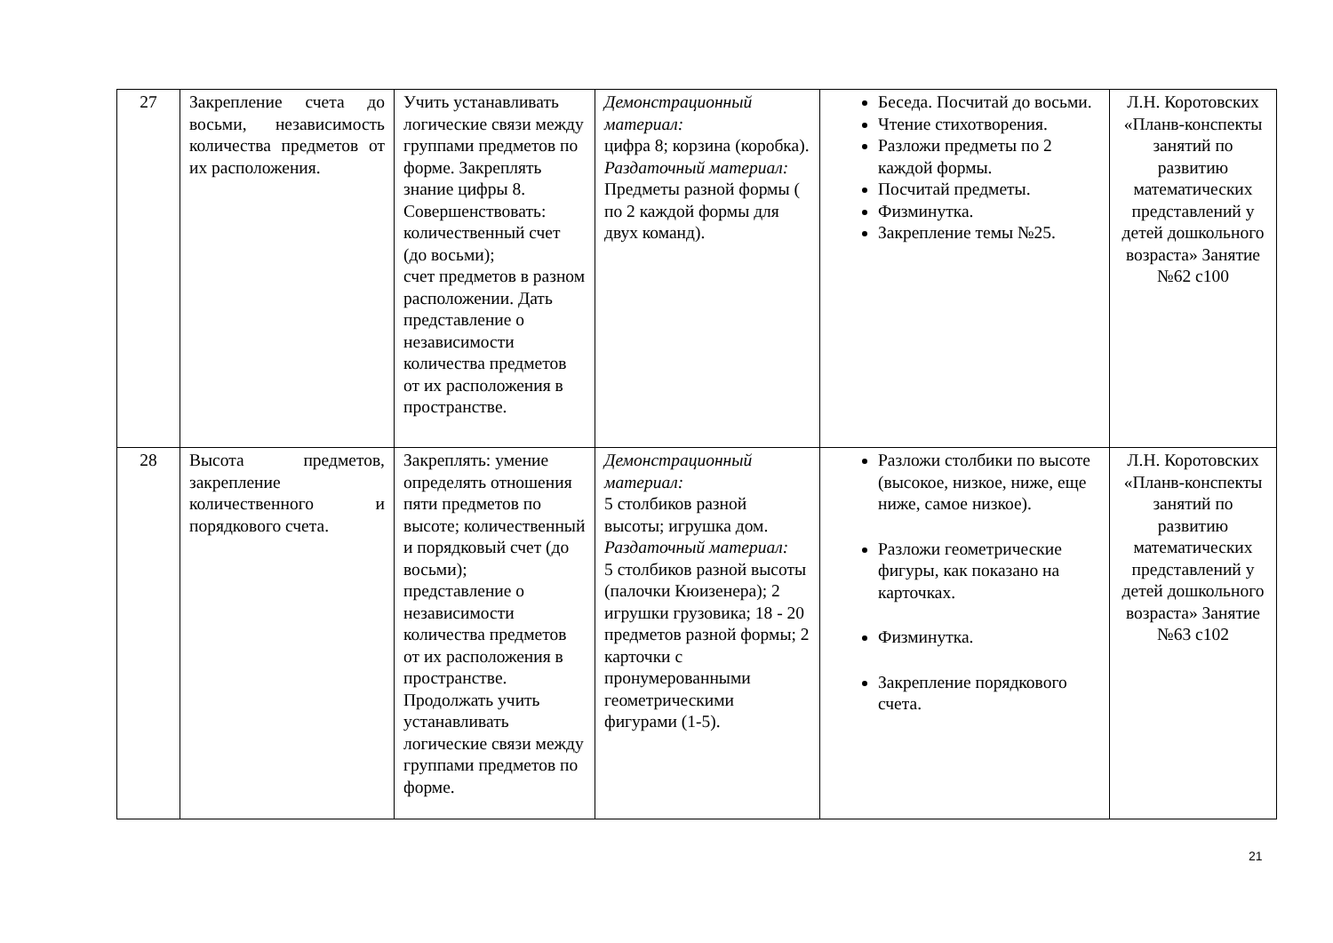| 27 | Закрепление счета до восьми, независимость количества предметов от их расположения. | Учить устанавливать логические связи между группами предметов по форме. Закреплять знание цифры 8. Совершенствовать: количественный счет (до восьми); счет предметов в разном расположении. Дать представление о независимости количества предметов от их расположения в пространстве. | Демонстрационный материал: цифра 8; корзина (коробка). Раздаточный материал: Предметы разной формы ( по 2 каждой формы для двух команд). | Беседа. Посчитай до восьми. Чтение стихотворения. Разложи предметы по 2 каждой формы. Посчитай предметы. Физминутка. Закрепление темы №25. | Л.Н. Коротовских «Планв-конспекты занятий по развитию математических представлений у детей дошкольного возраста» Занятие №62 с100 |
| 28 | Высота предметов, закрепление количественного и порядкового счета. | Закреплять: умение определять отношения пяти предметов по высоте; количественный и порядковый счет (до восьми); представление о независимости количества предметов от их расположения в пространстве. Продолжать учить устанавливать логические связи между группами предметов по форме. | Демонстрационный материал: 5 столбиков разной высоты; игрушка дом. Раздаточный материал: 5 столбиков разной высоты (палочки Кюизенера); 2 игрушки грузовика; 18 - 20 предметов разной формы; 2 карточки с пронумерованными геометрическими фигурами (1-5). | Разложи столбики по высоте (высокое, низкое, ниже, еще ниже, самое низкое). Разложи геометрические фигуры, как показано на карточках. Физминутка. Закрепление порядкового счета. | Л.Н. Коротовских «Планв-конспекты занятий по развитию математических представлений у детей дошкольного возраста» Занятие №63 с102 |
21